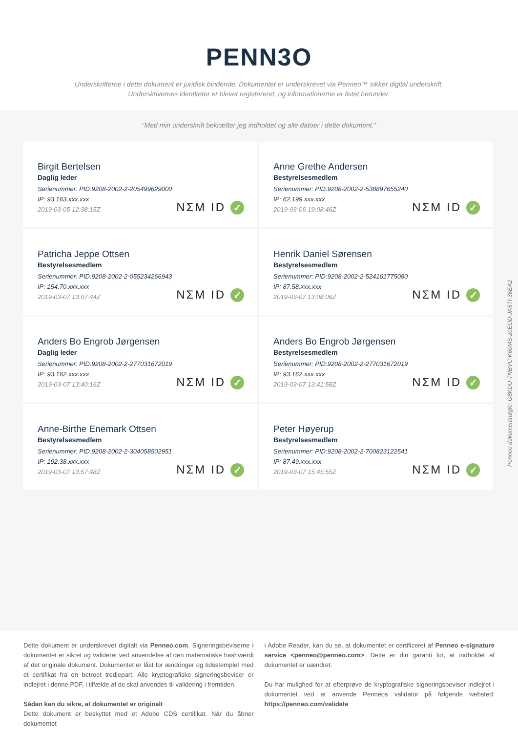PENN3O
Underskrifterne i dette dokument er juridisk bindende. Dokumentet er underskrevet via Penneo™ sikker digital underskrift.
Underskrivernes identiteter er blevet registereret, og informationerne er listet herunder.
“Med min underskrift bekræfter jeg indholdet og alle datoer i dette dokument.”
Birgit Bertelsen
Daglig leder
Serienummer: PID:9208-2002-2-205499629000
IP: 93.163.xxx.xxx
2019-03-05 12:38:15Z
NΣM ID ✓
Anne Grethe Andersen
Bestyrelsesmedlem
Serienummer: PID:9208-2002-2-538897655240
IP: 62.199.xxx.xxx
2019-03-06 19:08:46Z
NΣM ID ✓
Patricha Jeppe Ottsen
Bestyrelsesmedlem
Serienummer: PID:9208-2002-2-055234266943
IP: 154.70.xxx.xxx
2019-03-07 13:07:44Z
NΣM ID ✓
Henrik Daniel Sørensen
Bestyrelsesmedlem
Serienummer: PID:9208-2002-2-524161775080
IP: 87.58.xxx.xxx
2019-03-07 13:08:06Z
NΣM ID ✓
Anders Bo Engrob Jørgensen
Daglig leder
Serienummer: PID:9208-2002-2-277031672019
IP: 93.162.xxx.xxx
2019-03-07 13:40:16Z
NΣM ID ✓
Anders Bo Engrob Jørgensen
Bestyrelsesmedlem
Serienummer: PID:9208-2002-2-277031672019
IP: 93.162.xxx.xxx
2019-03-07 13:41:58Z
NΣM ID ✓
Anne-Birthe Enemark Ottsen
Bestyrelsesmedlem
Serienummer: PID:9208-2002-2-304058502951
IP: 192.38.xxx.xxx
2019-03-07 13:57:48Z
NΣM ID ✓
Peter Høyerup
Bestyrelsesmedlem
Serienummer: PID:9208-2002-2-700823122541
IP: 87.49.xxx.xxx
2019-03-07 15:45:55Z
NΣM ID ✓
Penneo dokumentnøgle: G8KDU-TNBVC-K60MS-20EOD-JK5TI-36EA2
Dette dokument er underskrevet digitalt via Penneo.com. Signeringsbeviserne i dokumentet er sikret og valideret ved anvendelse af den matematiske hashværdi af det originale dokument. Dokumentet er låst for ændringer og tidsstemplet med et certifikat fra en betroet tredjepart. Alle kryptografiske signeringsbeviser er indlejret i denne PDF, i tilfælde af de skal anvendes til validering i fremtiden.
Sådan kan du sikre, at dokumentet er originalt
Dette dokument er beskyttet med et Adobe CDS certifikat. Når du åbner dokumentet
i Adobe Reader, kan du se, at dokumentet er certificeret af Penneo e-signature service <penneo@penneo.com>. Dette er din garanti for, at indholdet af dokumentet er uændret.
Du har mulighed for at efterprøve de kryptografiske signeringsbeviser indlejret i dokumentet ved at anvende Penneos validator på følgende websted: https://penneo.com/validate